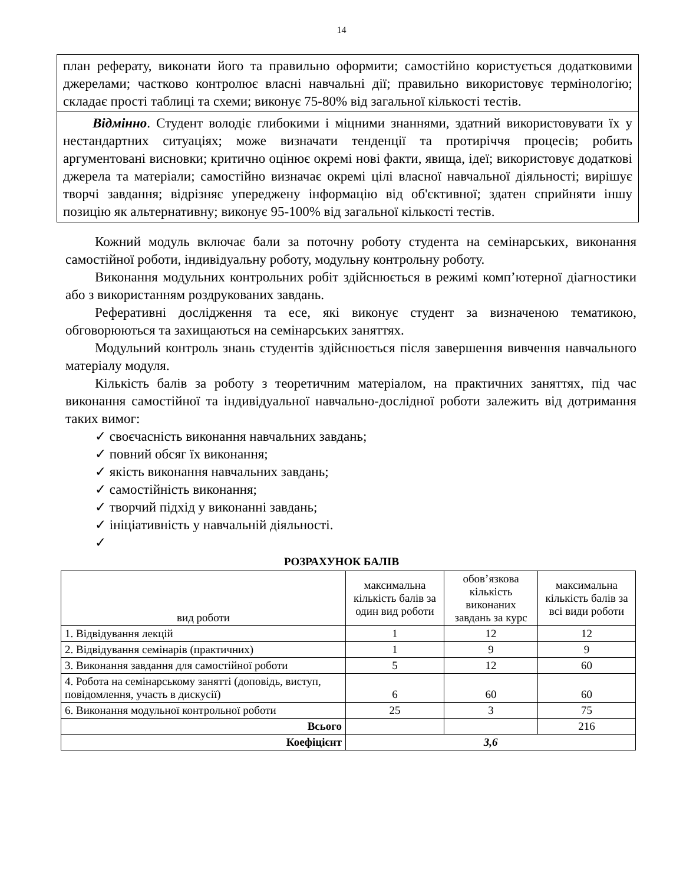14
план реферату, виконати його та правильно оформити; самостійно користується додатковими джерелами; частково контролює власні навчальні дії; правильно використовує термінологію; складає прості таблиці та схеми; виконує 75-80% від загальної кількості тестів.
Відмінно. Студент володіє глибокими і міцними знаннями, здатний використовувати їх у нестандартних ситуаціях; може визначати тенденції та протиріччя процесів; робить аргументовані висновки; критично оцінює окремі нові факти, явища, ідеї; використовує додаткові джерела та матеріали; самостійно визначає окремі цілі власної навчальної діяльності; вирішує творчі завдання; відрізняє упереджену інформацію від об'єктивної; здатен сприйняти іншу позицію як альтернативну; виконує 95-100% від загальної кількості тестів.
Кожний модуль включає бали за поточну роботу студента на семінарських, виконання самостійної роботи, індивідуальну роботу, модульну контрольну роботу.
Виконання модульних контрольних робіт здійснюється в режимі комп’ютерної діагностики або з використанням роздрукованих завдань.
Реферативні дослідження та есе, які виконує студент за визначеною тематикою, обговорюються та захищаються на семінарських заняттях.
Модульний контроль знань студентів здійснюється після завершення вивчення навчального матеріалу модуля.
Кількість балів за роботу з теоретичним матеріалом, на практичних заняттях, під час виконання самостійної та індивідуальної навчально-дослідної роботи залежить від дотримання таких вимог:
✓ своєчасність виконання навчальних завдань;
✓ повний обсяг їх виконання;
✓ якість виконання навчальних завдань;
✓ самостійність виконання;
✓ творчий підхід у виконанні завдань;
✓ ініціативність у навчальній діяльності.
✓
РОЗРАХУНОК БАЛІВ
| вид роботи | максимальна кількість балів за один вид роботи | обов’язкова кількість виконаних завдань за курс | максимальна кількість балів за всі види роботи |
| --- | --- | --- | --- |
| 1. Відвідування лекцій | 1 | 12 | 12 |
| 2. Відвідування семінарів (практичних) | 1 | 9 | 9 |
| 3. Виконання завдання для самостійної роботи | 5 | 12 | 60 |
| 4. Робота на семінарському занятті (доповідь, виступ, повідомлення, участь в дискусії) | 6 | 60 | 60 |
| 6. Виконання модульної контрольної роботи | 25 | 3 | 75 |
| Всього | | | 216 |
| Коефіцієнт | 3,6 | | |